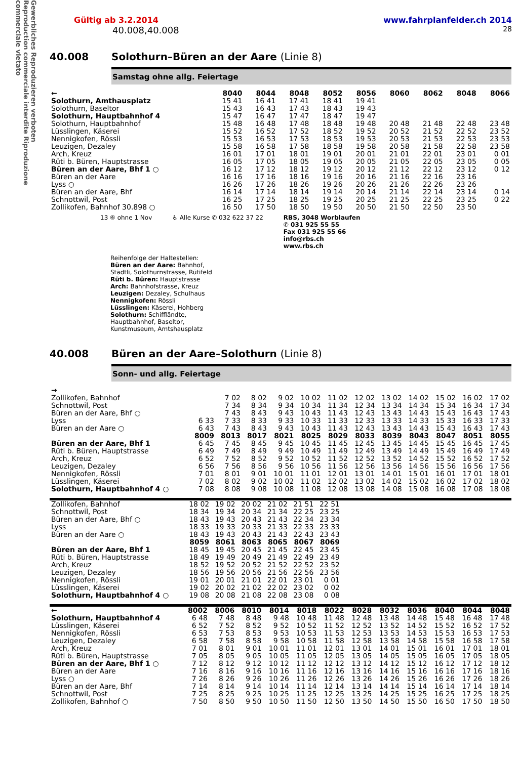Gewerbliches Reproduzieren verboten Reproduction commerciale interdite Riproduzione commerciale vietato
Gültig ab 3.2.2014 www.fahrplanfelder.ch 2014
40.008,40.008 28
40.008 Solothurn–Büren an der Aare (Linie 8)
Samstag ohne allg. Feiertage
| ← | 8040 | 8044 | 8048 | 8052 | 8056 | 8060 | 8062 | 8048 | 8066 |
| --- | --- | --- | --- | --- | --- | --- | --- | --- | --- |
| Solothurn, Amthausplatz | 15 41 | 16 41 | 17 41 | 18 41 | 19 41 | | | | |
| Solothurn, Baseltor | 15 43 | 16 43 | 17 43 | 18 43 | 19 43 | | | | |
| Solothurn, Hauptbahnhof 4 | 15 47 | 16 47 | 17 47 | 18 47 | 19 47 | | | | |
| Solothurn, Hauptbahnhof | 15 48 | 16 48 | 17 48 | 18 48 | 19 48 | 20 48 | 21 48 | 22 48 | 23 48 |
| Lüsslingen, Käserei | 15 52 | 16 52 | 17 52 | 18 52 | 19 52 | 20 52 | 21 52 | 22 52 | 23 52 |
| Nennigkofen, Rössli | 15 53 | 16 53 | 17 53 | 18 53 | 19 53 | 20 53 | 21 53 | 22 53 | 23 53 |
| Leuzigen, Dezaley | 15 58 | 16 58 | 17 58 | 18 58 | 19 58 | 20 58 | 21 58 | 22 58 | 23 58 |
| Arch, Kreuz | 16 01 | 17 01 | 18 01 | 19 01 | 20 01 | 21 01 | 22 01 | 23 01 | 0 01 |
| Rüti b. Büren, Hauptstrasse | 16 05 | 17 05 | 18 05 | 19 05 | 20 05 | 21 05 | 22 05 | 23 05 | 0 05 |
| Büren an der Aare, Bhf 1 ○ | 16 12 | 17 12 | 18 12 | 19 12 | 20 12 | 21 12 | 22 12 | 23 12 | 0 12 |
| Büren an der Aare | 16 16 | 17 16 | 18 16 | 19 16 | 20 16 | 21 16 | 22 16 | 23 16 | |
| Lyss ○ | 16 26 | 17 26 | 18 26 | 19 26 | 20 26 | 21 26 | 22 26 | 23 26 | |
| Büren an der Aare, Bhf | 16 14 | 17 14 | 18 14 | 19 14 | 20 14 | 21 14 | 22 14 | 23 14 | 0 14 |
| Schnottwil, Post | 16 25 | 17 25 | 18 25 | 19 25 | 20 25 | 21 25 | 22 25 | 23 25 | 0 22 |
| Zollikofen, Bahnhof 30.898 ○ | 16 50 | 17 50 | 18 50 | 19 50 | 20 50 | 21 50 | 22 50 | 23 50 | |
13 ⑥ ohne 1 Nov ♿ Alle Kurse ✆ 032 622 37 22 RBS, 3048 Worblaufen
✆ 031 925 55 55
Fax 031 925 55 66
info@rbs.ch
www.rbs.ch
Reihenfolge der Haltestellen:
Büren an der Aare: Bahnhof,
Städtli, Solothurnstrasse, Rütifeld
Rüti b. Büren: Hauptstrasse
Arch: Bahnhofstrasse, Kreuz
Leuzigen: Dezaley, Schulhaus
Nennigkofen: Rössli
Lüsslingen: Käserei, Hohberg
Solothurn: Schiffländte,
Hauptbahnhof, Baseltor,
Kunstmuseum, Amtshausplatz
40.008 Büren an der Aare–Solothurn (Linie 8)
Sonn- und allg. Feiertage
| → | | | | | | | | | | | | |
| --- | --- | --- | --- | --- | --- | --- | --- | --- | --- | --- | --- | --- |
| Zollikofen, Bahnhof | | 7 02 | 8 02 | 9 02 | 10 02 | 11 02 | 12 02 | 13 02 | 14 02 | 15 02 | 16 02 | 17 02 |
| Schnottwil, Post | | 7 34 | 8 34 | 9 34 | 10 34 | 11 34 | 12 34 | 13 34 | 14 34 | 15 34 | 16 34 | 17 34 |
| Büren an der Aare, Bhf ○ | | 7 43 | 8 43 | 9 43 | 10 43 | 11 43 | 12 43 | 13 43 | 14 43 | 15 43 | 16 43 | 17 43 |
| Lyss | 6 33 | 7 33 | 8 33 | 9 33 | 10 33 | 11 33 | 12 33 | 13 33 | 14 33 | 15 33 | 16 33 | 17 33 |
| Büren an der Aare ○ | 6 43 | 7 43 | 8 43 | 9 43 | 10 43 | 11 43 | 12 43 | 13 43 | 14 43 | 15 43 | 16 43 | 17 43 |
| | 8009 | 8013 | 8017 | 8021 | 8025 | 8029 | 8033 | 8039 | 8043 | 8047 | 8051 | 8055 |
| Büren an der Aare, Bhf 1 | 6 45 | 7 45 | 8 45 | 9 45 | 10 45 | 11 45 | 12 45 | 13 45 | 14 45 | 15 45 | 16 45 | 17 45 |
| Rüti b. Büren, Hauptstrasse | 6 49 | 7 49 | 8 49 | 9 49 | 10 49 | 11 49 | 12 49 | 13 49 | 14 49 | 15 49 | 16 49 | 17 49 |
| Arch, Kreuz | 6 52 | 7 52 | 8 52 | 9 52 | 10 52 | 11 52 | 12 52 | 13 52 | 14 52 | 15 52 | 16 52 | 17 52 |
| Leuzigen, Dezaley | 6 56 | 7 56 | 8 56 | 9 56 | 10 56 | 11 56 | 12 56 | 13 56 | 14 56 | 15 56 | 16 56 | 17 56 |
| Nennigkofen, Rössli | 7 01 | 8 01 | 9 01 | 10 01 | 11 01 | 12 01 | 13 01 | 14 01 | 15 01 | 16 01 | 17 01 | 18 01 |
| Lüsslingen, Käserei | 7 02 | 8 02 | 9 02 | 10 02 | 11 02 | 12 02 | 13 02 | 14 02 | 15 02 | 16 02 | 17 02 | 18 02 |
| Solothurn, Hauptbahnhof 4 ○ | 7 08 | 8 08 | 9 08 | 10 08 | 11 08 | 12 08 | 13 08 | 14 08 | 15 08 | 16 08 | 17 08 | 18 08 |
| Zollikofen, Bahnhof | 18 02 | 19 02 | 20 02 | 21 02 | 21 51 | 22 51 | |
| Schnottwil, Post | 18 34 | 19 34 | 20 34 | 21 34 | 22 25 | 23 25 | |
| Büren an der Aare, Bhf ○ | 18 43 | 19 43 | 20 43 | 21 43 | 22 34 | 23 34 | |
| Lyss | 18 33 | 19 33 | 20 33 | 21 33 | 22 33 | 23 33 | |
| Büren an der Aare ○ | 18 43 | 19 43 | 20 43 | 21 43 | 22 43 | 23 43 | |
| | 8059 | 8061 | 8063 | 8065 | 8067 | 8069 | |
| Büren an der Aare, Bhf 1 | 18 45 | 19 45 | 20 45 | 21 45 | 22 45 | 23 45 | |
| Rüti b. Büren, Hauptstrasse | 18 49 | 19 49 | 20 49 | 21 49 | 22 49 | 23 49 | |
| Arch, Kreuz | 18 52 | 19 52 | 20 52 | 21 52 | 22 52 | 23 52 | |
| Leuzigen, Dezaley | 18 56 | 19 56 | 20 56 | 21 56 | 22 56 | 23 56 | |
| Nennigkofen, Rössli | 19 01 | 20 01 | 21 01 | 22 01 | 23 01 | 0 01 | |
| Lüsslingen, Käserei | 19 02 | 20 02 | 21 02 | 22 02 | 23 02 | 0 02 | |
| Solothurn, Hauptbahnhof 4 ○ | 19 08 | 20 08 | 21 08 | 22 08 | 23 08 | 0 08 | |
| ← | 8002 | 8006 | 8010 | 8014 | 8018 | 8022 | 8028 | 8032 | 8036 | 8040 | 8044 | 8048 |
| --- | --- | --- | --- | --- | --- | --- | --- | --- | --- | --- | --- | --- |
| Solothurn, Hauptbahnhof 4 | 6 48 | 7 48 | 8 48 | 9 48 | 10 48 | 11 48 | 12 48 | 13 48 | 14 48 | 15 48 | 16 48 | 17 48 |
| Lüsslingen, Käserei | 6 52 | 7 52 | 8 52 | 9 52 | 10 52 | 11 52 | 12 52 | 13 52 | 14 52 | 15 52 | 16 52 | 17 52 |
| Nennigkofen, Rössli | 6 53 | 7 53 | 8 53 | 9 53 | 10 53 | 11 53 | 12 53 | 13 53 | 14 53 | 15 53 | 16 53 | 17 53 |
| Leuzigen, Dezaley | 6 58 | 7 58 | 8 58 | 9 58 | 10 58 | 11 58 | 12 58 | 13 58 | 14 58 | 15 58 | 16 58 | 17 58 |
| Arch, Kreuz | 7 01 | 8 01 | 9 01 | 10 01 | 11 01 | 12 01 | 13 01 | 14 01 | 15 01 | 16 01 | 17 01 | 18 01 |
| Rüti b. Büren, Hauptstrasse | 7 05 | 8 05 | 9 05 | 10 05 | 11 05 | 12 05 | 13 05 | 14 05 | 15 05 | 16 05 | 17 05 | 18 05 |
| Büren an der Aare, Bhf 1 ○ | 7 12 | 8 12 | 9 12 | 10 12 | 11 12 | 12 12 | 13 12 | 14 12 | 15 12 | 16 12 | 17 12 | 18 12 |
| Büren an der Aare | 7 16 | 8 16 | 9 16 | 10 16 | 11 16 | 12 16 | 13 16 | 14 16 | 15 16 | 16 16 | 17 16 | 18 16 |
| Lyss ○ | 7 26 | 8 26 | 9 26 | 10 26 | 11 26 | 12 26 | 13 26 | 14 26 | 15 26 | 16 26 | 17 26 | 18 26 |
| Büren an der Aare, Bhf | 7 14 | 8 14 | 9 14 | 10 14 | 11 14 | 12 14 | 13 14 | 14 14 | 15 14 | 16 14 | 17 14 | 18 14 |
| Schnottwil, Post | 7 25 | 8 25 | 9 25 | 10 25 | 11 25 | 12 25 | 13 25 | 14 25 | 15 25 | 16 25 | 17 25 | 18 25 |
| Zollikofen, Bahnhof ○ | 7 50 | 8 50 | 9 50 | 10 50 | 11 50 | 12 50 | 13 50 | 14 50 | 15 50 | 16 50 | 17 50 | 18 50 |